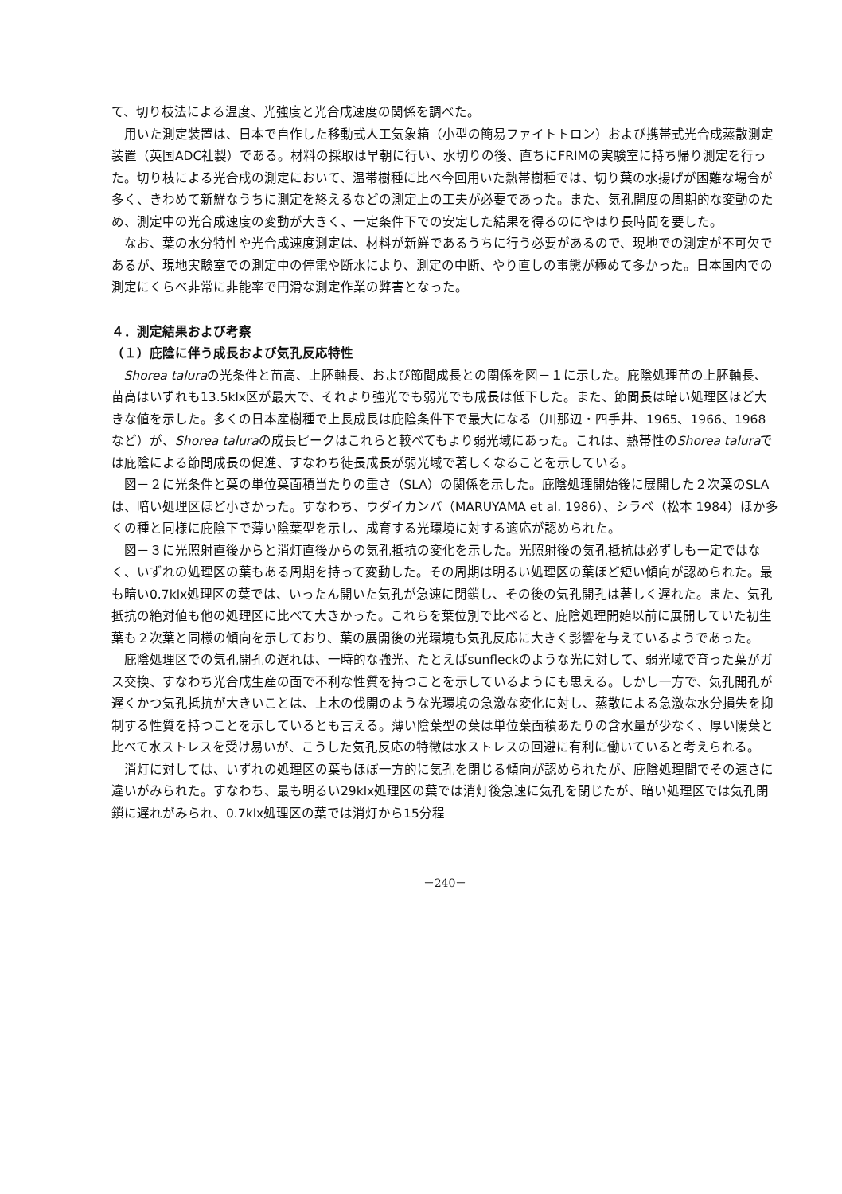て、切り枝法による温度、光強度と光合成速度の関係を調べた。
用いた測定装置は、日本で自作した移動式人工気象箱（小型の簡易ファイトトロン）および携帯式光合成蒸散測定装置（英国ADC社製）である。材料の採取は早朝に行い、水切りの後、直ちにFRIMの実験室に持ち帰り測定を行った。切り枝による光合成の測定において、温帯樹種に比べ今回用いた熱帯樹種では、切り葉の水揚げが困難な場合が多く、きわめて新鮮なうちに測定を終えるなどの測定上の工夫が必要であった。また、気孔開度の周期的な変動のため、測定中の光合成速度の変動が大きく、一定条件下での安定した結果を得るのにやはり長時間を要した。
なお、葉の水分特性や光合成速度測定は、材料が新鮮であるうちに行う必要があるので、現地での測定が不可欠であるが、現地実験室での測定中の停電や断水により、測定の中断、やり直しの事態が極めて多かった。日本国内での測定にくらべ非常に非能率で円滑な測定作業の弊害となった。
４．測定結果および考察
（１）庇陰に伴う成長および気孔反応特性
Shorea taluraの光条件と苗高、上胚軸長、および節間成長との関係を図－１に示した。庇陰処理苗の上胚軸長、苗高はいずれも13.5klx区が最大で、それより強光でも弱光でも成長は低下した。また、節間長は暗い処理区ほど大きな値を示した。多くの日本産樹種で上長成長は庇陰条件下で最大になる（川那辺・四手井、1965、1966、1968など）が、Shorea taluraの成長ピークはこれらと較べてもより弱光域にあった。これは、熱帯性のShorea taluraでは庇陰による節間成長の促進、すなわち徒長成長が弱光域で著しくなることを示している。
図－２に光条件と葉の単位葉面積当たりの重さ（SLA）の関係を示した。庇陰処理開始後に展開した２次葉のSLAは、暗い処理区ほど小さかった。すなわち、ウダイカンバ（MARUYAMA et al. 1986）、シラベ（松本 1984）ほか多くの種と同様に庇陰下で薄い陰葉型を示し、成育する光環境に対する適応が認められた。
図－３に光照射直後からと消灯直後からの気孔抵抗の変化を示した。光照射後の気孔抵抗は必ずしも一定ではなく、いずれの処理区の葉もある周期を持って変動した。その周期は明るい処理区の葉ほど短い傾向が認められた。最も暗い0.7klx処理区の葉では、いったん開いた気孔が急速に閉鎖し、その後の気孔開孔は著しく遅れた。また、気孔抵抗の絶対値も他の処理区に比べて大きかった。これらを葉位別で比べると、庇陰処理開始以前に展開していた初生葉も２次葉と同様の傾向を示しており、葉の展開後の光環境も気孔反応に大きく影響を与えているようであった。
庇陰処理区での気孔開孔の遅れは、一時的な強光、たとえばsunfleckのような光に対して、弱光域で育った葉がガス交換、すなわち光合成生産の面で不利な性質を持つことを示しているようにも思える。しかし一方で、気孔開孔が遅くかつ気孔抵抗が大きいことは、上木の伐開のような光環境の急激な変化に対し、蒸散による急激な水分損失を抑制する性質を持つことを示しているとも言える。薄い陰葉型の葉は単位葉面積あたりの含水量が少なく、厚い陽葉と比べて水ストレスを受け易いが、こうした気孔反応の特徴は水ストレスの回避に有利に働いていると考えられる。
消灯に対しては、いずれの処理区の葉もほぼ一方的に気孔を閉じる傾向が認められたが、庇陰処理間でその速さに違いがみられた。すなわち、最も明るい29klx処理区の葉では消灯後急速に気孔を閉じたが、暗い処理区では気孔閉鎖に遅れがみられ、0.7klx処理区の葉では消灯から15分程
－240－